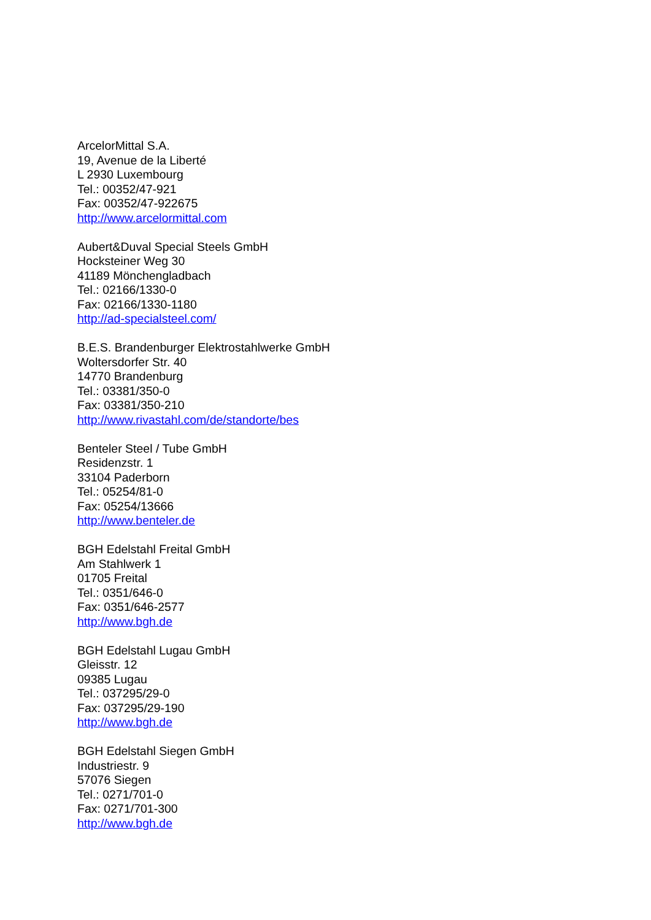ArcelorMittal S.A.
19, Avenue de la Liberté
L 2930 Luxembourg
Tel.: 00352/47-921
Fax: 00352/47-922675
http://www.arcelormittal.com
Aubert&Duval Special Steels GmbH
Hocksteiner Weg 30
41189 Mönchengladbach
Tel.: 02166/1330-0
Fax: 02166/1330-1180
http://ad-specialsteel.com/
B.E.S. Brandenburger Elektrostahlwerke GmbH
Woltersdorfer Str. 40
14770 Brandenburg
Tel.: 03381/350-0
Fax: 03381/350-210
http://www.rivastahl.com/de/standorte/bes
Benteler Steel / Tube GmbH
Residenzstr. 1
33104 Paderborn
Tel.: 05254/81-0
Fax: 05254/13666
http://www.benteler.de
BGH Edelstahl Freital GmbH
Am Stahlwerk 1
01705 Freital
Tel.: 0351/646-0
Fax: 0351/646-2577
http://www.bgh.de
BGH Edelstahl Lugau GmbH
Gleisstr. 12
09385 Lugau
Tel.: 037295/29-0
Fax: 037295/29-190
http://www.bgh.de
BGH Edelstahl Siegen GmbH
Industriestr. 9
57076 Siegen
Tel.: 0271/701-0
Fax: 0271/701-300
http://www.bgh.de